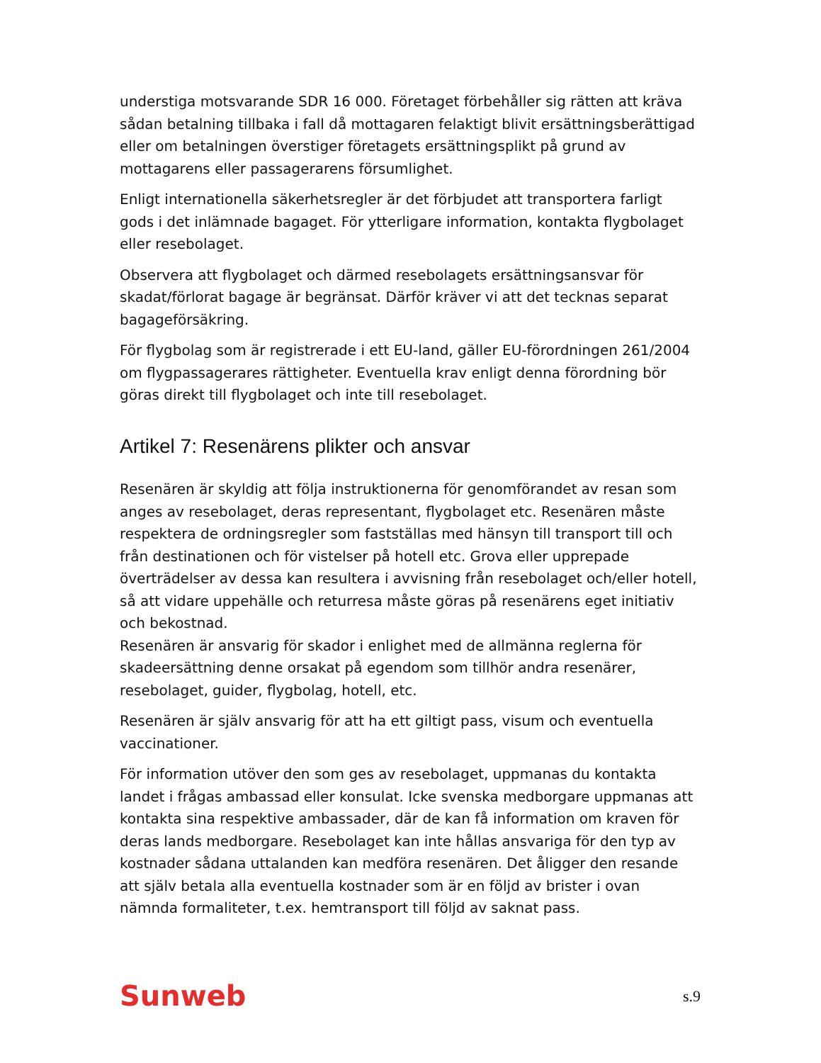understiga motsvarande SDR 16 000. Företaget förbehåller sig rätten att kräva sådan betalning tillbaka i fall då mottagaren felaktigt blivit ersättningsberättigad eller om betalningen överstiger företagets ersättningsplikt på grund av mottagarens eller passagerarens försumlighet.
Enligt internationella säkerhetsregler är det förbjudet att transportera farligt gods i det inlämnade bagaget. För ytterligare information, kontakta flygbolaget eller resebolaget.
Observera att flygbolaget och därmed resebolagets ersättningsansvar för skadat/förlorat bagage är begränsat. Därför kräver vi att det tecknas separat bagageförsäkring.
För flygbolag som är registrerade i ett EU-land, gäller EU-förordningen 261/2004 om flygpassagerares rättigheter. Eventuella krav enligt denna förordning bör göras direkt till flygbolaget och inte till resebolaget.
Artikel 7: Resenärens plikter och ansvar
Resenären är skyldig att följa instruktionerna för genomförandet av resan som anges av resebolaget, deras representant, flygbolaget etc. Resenären måste respektera de ordningsregler som fastställas med hänsyn till transport till och från destinationen och för vistelser på hotell etc. Grova eller upprepade överträdelser av dessa kan resultera i avvisning från resebolaget och/eller hotell, så att vidare uppehälle och returresa måste göras på resenärens eget initiativ och bekostnad.
Resenären är ansvarig för skador i enlighet med de allmänna reglerna för skadeersättning denne orsakat på egendom som tillhör andra resenärer, resebolaget, guider, flygbolag, hotell, etc.
Resenären är själv ansvarig för att ha ett giltigt pass, visum och eventuella vaccinationer.
För information utöver den som ges av resebolaget, uppmanas du kontakta landet i frågas ambassad eller konsulat. Icke svenska medborgare uppmanas att kontakta sina respektive ambassader, där de kan få information om kraven för deras lands medborgare. Resebolaget kan inte hållas ansvariga för den typ av kostnader sådana uttalanden kan medföra resenären. Det åligger den resande att själv betala alla eventuella kostnader som är en följd av brister i ovan nämnda formaliteter, t.ex. hemtransport till följd av saknat pass.
Sunweb s.9